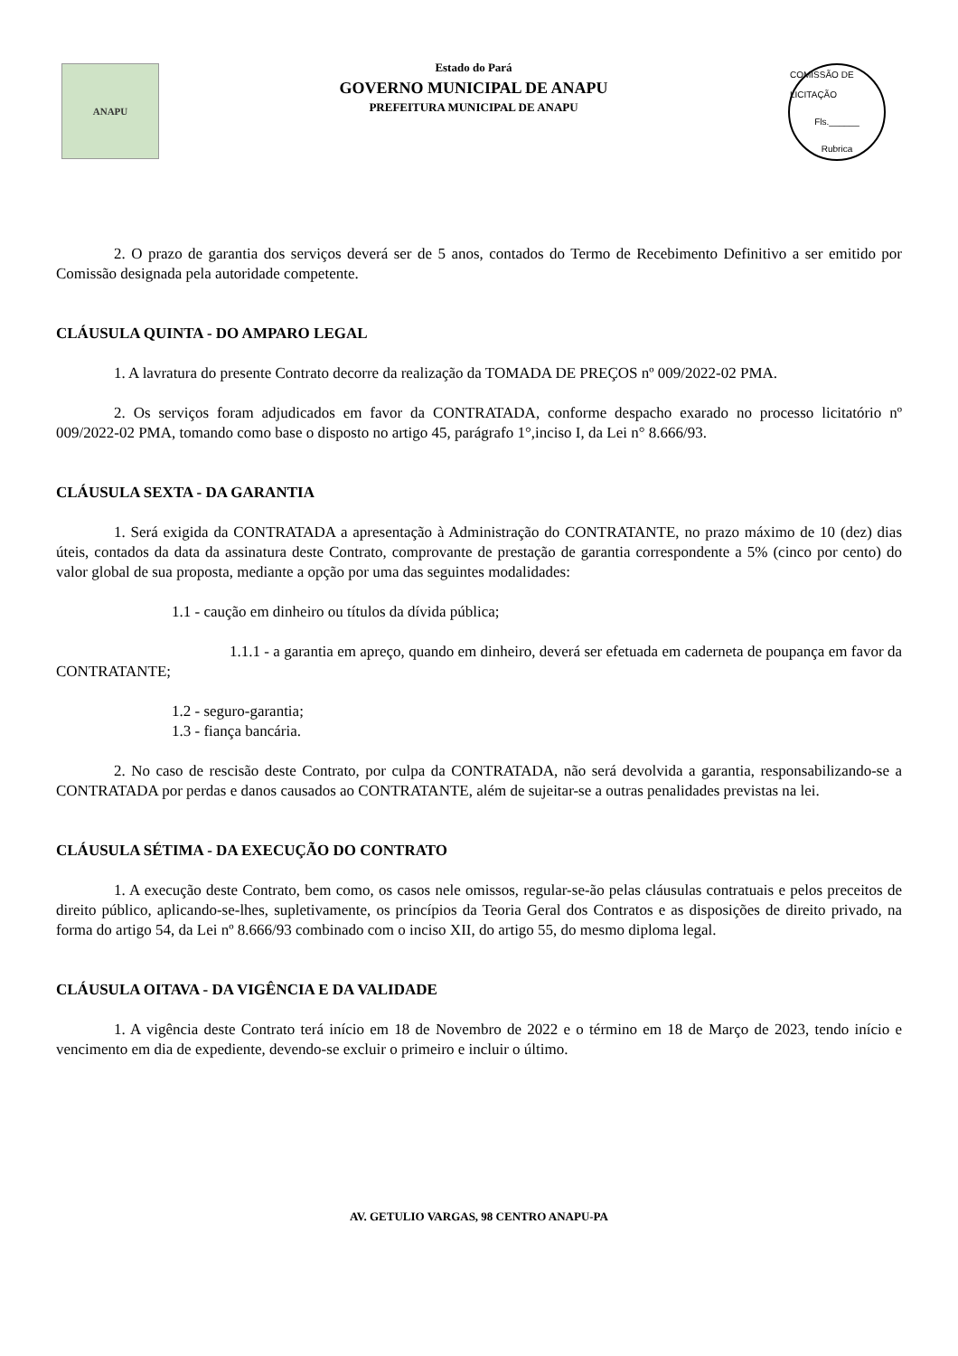ANAPU
Estado do Pará
GOVERNO MUNICIPAL DE ANAPU
PREFEITURA MUNICIPAL DE ANAPU
COMISSÃO DE LICITAÇÃO
Fls.______
Rubrica
2. O prazo de garantia dos serviços deverá ser de 5 anos, contados do Termo de Recebimento Definitivo a ser emitido por Comissão designada pela autoridade competente.
CLÁUSULA QUINTA - DO AMPARO LEGAL
1. A lavratura do presente Contrato decorre da realização da TOMADA DE PREÇOS nº 009/2022-02 PMA.
2. Os serviços foram adjudicados em favor da CONTRATADA, conforme despacho exarado no processo licitatório nº 009/2022-02 PMA, tomando como base o disposto no artigo 45, parágrafo 1°,inciso I, da Lei n° 8.666/93.
CLÁUSULA SEXTA - DA GARANTIA
1. Será exigida da CONTRATADA a apresentação à Administração do CONTRATANTE, no prazo máximo de 10 (dez) dias úteis, contados da data da assinatura deste Contrato, comprovante de prestação de garantia correspondente a 5% (cinco por cento) do valor global de sua proposta, mediante a opção por uma das seguintes modalidades:
1.1 - caução em dinheiro ou títulos da dívida pública;
1.1.1 - a garantia em apreço, quando em dinheiro, deverá ser efetuada em caderneta de poupança em favor da CONTRATANTE;
1.2 - seguro-garantia;
1.3 - fiança bancária.
2. No caso de rescisão deste Contrato, por culpa da CONTRATADA, não será devolvida a garantia, responsabilizando-se a CONTRATADA por perdas e danos causados ao CONTRATANTE, além de sujeitar-se a outras penalidades previstas na lei.
CLÁUSULA SÉTIMA - DA EXECUÇÃO DO CONTRATO
1. A execução deste Contrato, bem como, os casos nele omissos, regular-se-ão pelas cláusulas contratuais e pelos preceitos de direito público, aplicando-se-lhes, supletivamente, os princípios da Teoria Geral dos Contratos e as disposições de direito privado, na forma do artigo 54, da Lei nº 8.666/93 combinado com o inciso XII, do artigo 55, do mesmo diploma legal.
CLÁUSULA OITAVA - DA VIGÊNCIA E DA VALIDADE
1. A vigência deste Contrato terá início em 18 de Novembro de 2022 e o término em 18 de Março de 2023, tendo início e vencimento em dia de expediente, devendo-se excluir o primeiro e incluir o último.
AV. GETULIO VARGAS, 98 CENTRO ANAPU-PA